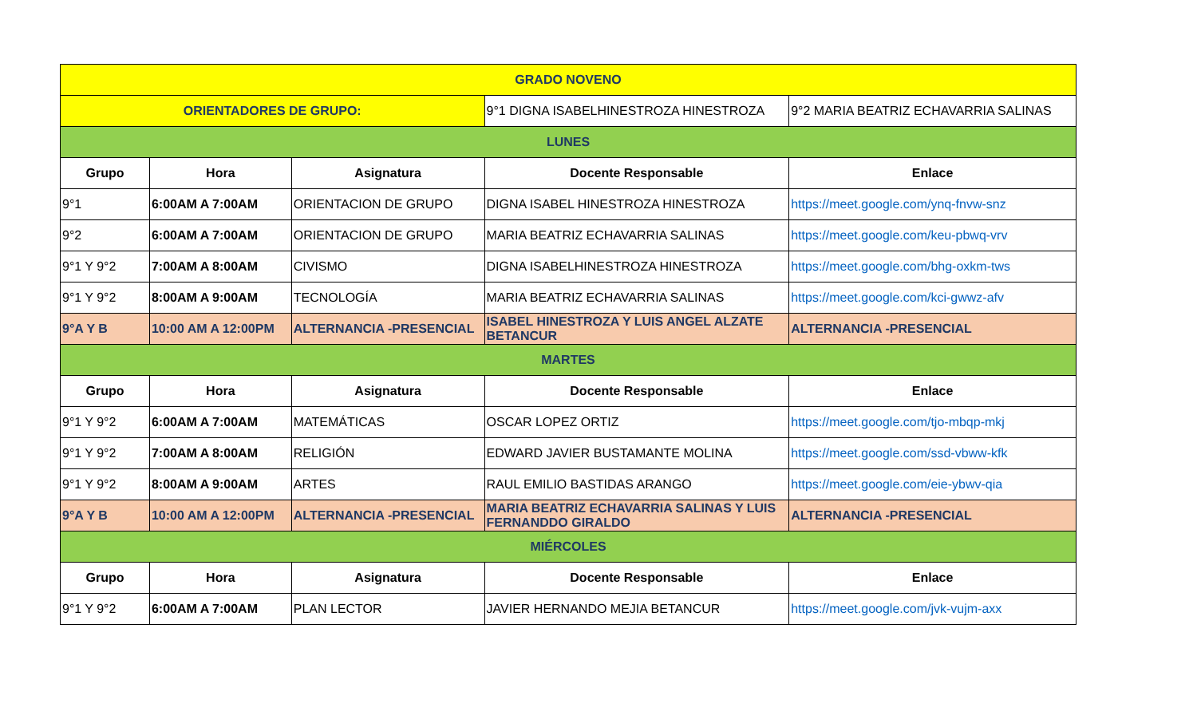| GRADO NOVENO | | | | |
| ORIENTADORES DE GRUPO: | | | 9°1 DIGNA ISABELHINESTROZA HINESTROZA | 9°2 MARIA BEATRIZ ECHAVARRIA SALINAS |
| LUNES | | | | |
| Grupo | Hora | Asignatura | Docente Responsable | Enlace |
| 9°1 | 6:00AM A 7:00AM | ORIENTACION DE GRUPO | DIGNA ISABEL HINESTROZA HINESTROZA | https://meet.google.com/ynq-fnvw-snz |
| 9°2 | 6:00AM A 7:00AM | ORIENTACION DE GRUPO | MARIA BEATRIZ ECHAVARRIA SALINAS | https://meet.google.com/keu-pbwq-vrv |
| 9°1 Y 9°2 | 7:00AM A 8:00AM | CIVISMO | DIGNA ISABELHINESTROZA HINESTROZA | https://meet.google.com/bhg-oxkm-tws |
| 9°1 Y 9°2 | 8:00AM A 9:00AM | TECNOLOGÍA | MARIA BEATRIZ ECHAVARRIA SALINAS | https://meet.google.com/kci-gwwz-afv |
| 9°A Y B | 10:00 AM A 12:00PM | ALTERNANCIA -PRESENCIAL | ISABEL HINESTROZA Y LUIS ANGEL ALZATE BETANCUR | ALTERNANCIA -PRESENCIAL |
| MARTES | | | | |
| Grupo | Hora | Asignatura | Docente Responsable | Enlace |
| 9°1 Y 9°2 | 6:00AM A 7:00AM | MATEMÁTICAS | OSCAR LOPEZ ORTIZ | https://meet.google.com/tjo-mbqp-mkj |
| 9°1 Y 9°2 | 7:00AM A 8:00AM | RELIGIÓN | EDWARD JAVIER BUSTAMANTE MOLINA | https://meet.google.com/ssd-vbww-kfk |
| 9°1 Y 9°2 | 8:00AM A 9:00AM | ARTES | RAUL EMILIO BASTIDAS ARANGO | https://meet.google.com/eie-ybwv-qia |
| 9°A Y B | 10:00 AM A 12:00PM | ALTERNANCIA -PRESENCIAL | MARIA BEATRIZ ECHAVARRIA SALINAS Y LUIS FERNANDDO GIRALDO | ALTERNANCIA -PRESENCIAL |
| MIÉRCOLES | | | | |
| Grupo | Hora | Asignatura | Docente Responsable | Enlace |
| 9°1 Y 9°2 | 6:00AM A 7:00AM | PLAN LECTOR | JAVIER HERNANDO MEJIA BETANCUR | https://meet.google.com/jvk-vujm-axx |